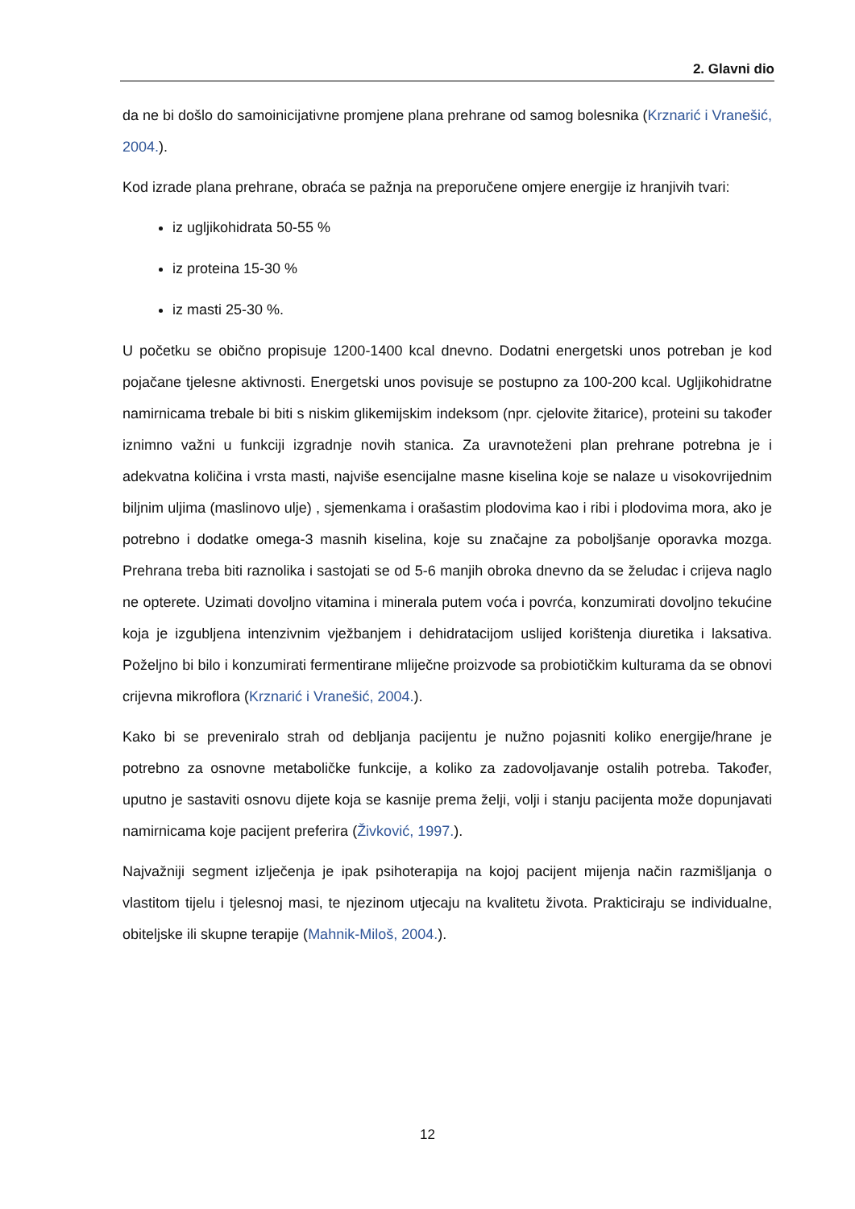2. Glavni dio
da ne bi došlo do samoinicijativne promjene plana prehrane od samog bolesnika (Krznarić i Vranešić, 2004.).
Kod izrade plana prehrane, obraća se pažnja na preporučene omjere energije iz hranjivih tvari:
iz ugljikohidrata 50-55 %
iz proteina 15-30 %
iz masti 25-30 %.
U početku se obično propisuje 1200-1400 kcal dnevno. Dodatni energetski unos potreban je kod pojačane tjelesne aktivnosti. Energetski unos povisuje se postupno za 100-200 kcal. Ugljikohidratne namirnicama trebale bi biti s niskim glikemijskim indeksom (npr. cjelovite žitarice), proteini su također iznimno važni u funkciji izgradnje novih stanica. Za uravnoteženi plan prehrane potrebna je i adekvatna količina i vrsta masti, najviše esencijalne masne kiselina koje se nalaze u visokovrijednim biljnim uljima (maslinovo ulje) , sjemenkama i orašastim plodovima kao i ribi i plodovima mora, ako je potrebno i dodatke omega-3 masnih kiselina, koje su značajne za poboljšanje oporavka mozga. Prehrana treba biti raznolika i sastojati se od 5-6 manjih obroka dnevno da se želudac i crijeva naglo ne opterete. Uzimati dovoljno vitamina i minerala putem voća i povrća, konzumirati dovoljno tekućine koja je izgubljena intenzivnim vježbanjem i dehidratacijom uslijed korištenja diuretika i laksativa. Poželjno bi bilo i konzumirati fermentirane mliječne proizvode sa probiotičkim kulturama da se obnovi crijevna mikroflora (Krznarić i Vranešić, 2004.).
Kako bi se preveniralo strah od debljanja pacijentu je nužno pojasniti koliko energije/hrane je potrebno za osnovne metaboličke funkcije, a koliko za zadovoljavanje ostalih potreba. Također, uputno je sastaviti osnovu dijete koja se kasnije prema želji, volji i stanju pacijenta može dopunjavati namirnicama koje pacijent preferira (Živković, 1997.).
Najvažniji segment izlječenja je ipak psihoterapija na kojoj pacijent mijenja način razmišljanja o vlastitom tijelu i tjelesnoj masi, te njezinom utjecaju na kvalitetu života. Prakticiraju se individualne, obiteljske ili skupne terapije (Mahnik-Miloš, 2004.).
12